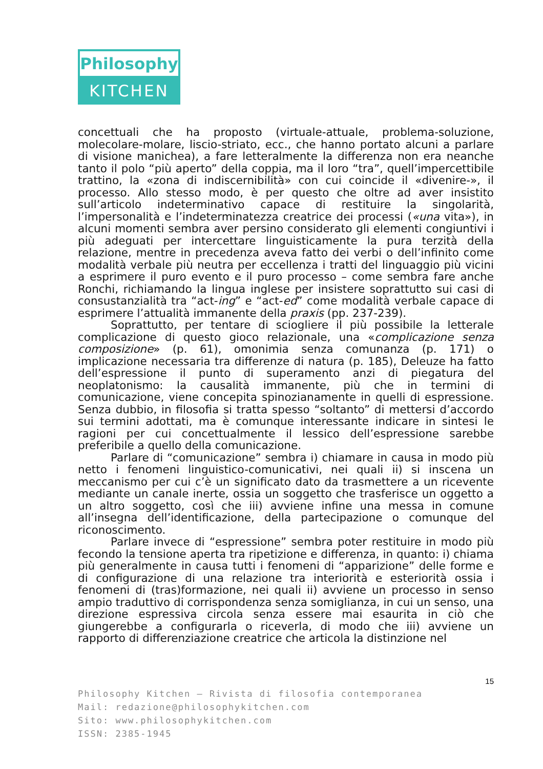Philosophy
KITCHEN
concettuali che ha proposto (virtuale-attuale, problema-soluzione, molecolare-molare, liscio-striato, ecc., che hanno portato alcuni a parlare di visione manichea), a fare letteralmente la differenza non era neanche tanto il polo “più aperto” della coppia, ma il loro “tra”, quell’impercettibile trattino, la «zona di indiscernibilità» con cui coincide il «divenire-», il processo. Allo stesso modo, è per questo che oltre ad aver insistito sull’articolo indeterminativo capace di restituire la singolarità, l’impersonalità e l’indeterminatezza creatrice dei processi («una vita»), in alcuni momenti sembra aver persino considerato gli elementi congiuntivi i più adeguati per intercettare linguisticamente la pura terzità della relazione, mentre in precedenza aveva fatto dei verbi o dell’infinito come modalità verbale più neutra per eccellenza i tratti del linguaggio più vicini a esprimere il puro evento e il puro processo – come sembra fare anche Ronchi, richiamando la lingua inglese per insistere soprattutto sui casi di consustanzialità tra “act-ing” e “act-ed” come modalità verbale capace di esprimere l’attualità immanente della praxis (pp. 237-239).
Soprattutto, per tentare di sciogliere il più possibile la letterale complicazione di questo gioco relazionale, una «complicazione senza composizione» (p. 61), omonimia senza comunanza (p. 171) o implicazione necessaria tra differenze di natura (p. 185), Deleuze ha fatto dell’espressione il punto di superamento anzi di piegatura del neoplatonismo: la causalità immanente, più che in termini di comunicazione, viene concepita spinozianamente in quelli di espressione. Senza dubbio, in filosofia si tratta spesso “soltanto” di mettersi d’accordo sui termini adottati, ma è comunque interessante indicare in sintesi le ragioni per cui concettualmente il lessico dell’espressione sarebbe preferibile a quello della comunicazione.
Parlare di “comunicazione” sembra i) chiamare in causa in modo più netto i fenomeni linguistico-comunicativi, nei quali ii) si inscena un meccanismo per cui c’è un significato dato da trasmettere a un ricevente mediante un canale inerte, ossia un soggetto che trasferisce un oggetto a un altro soggetto, così che iii) avviene infine una messa in comune all’insegna dell’identificazione, della partecipazione o comunque del riconoscimento.
Parlare invece di “espressione” sembra poter restituire in modo più fecondo la tensione aperta tra ripetizione e differenza, in quanto: i) chiama più generalmente in causa tutti i fenomeni di “apparizione” delle forme e di configurazione di una relazione tra interiorità e esteriorità ossia i fenomeni di (tras)formazione, nei quali ii) avviene un processo in senso ampio traduttivo di corrispondenza senza somiglianza, in cui un senso, una direzione espressiva circola senza essere mai esaurita in ciò che giungerebbe a configurarla o riceverla, di modo che iii) avviene un rapporto di differenziazione creatrice che articola la distinzione nel
15
Philosophy Kitchen – Rivista di filosofia contemporanea
Mail: redazione@philosophykitchen.com
Sito: www.philosophykitchen.com
ISSN: 2385-1945